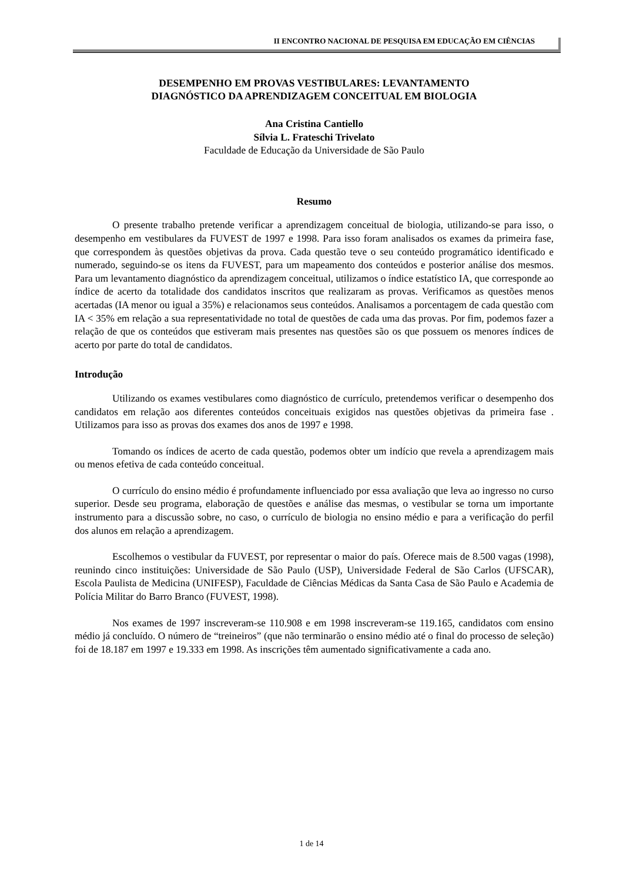II ENCONTRO NACIONAL DE PESQUISA EM EDUCAÇÃO EM CIÊNCIAS
DESEMPENHO EM PROVAS VESTIBULARES: LEVANTAMENTO
DIAGNÓSTICO DA APRENDIZAGEM CONCEITUAL EM BIOLOGIA
Ana Cristina Cantiello
Sílvia L. Frateschi Trivelato
Faculdade de Educação da Universidade de São Paulo
Resumo
O presente trabalho pretende verificar a aprendizagem conceitual de biologia, utilizando-se para isso, o desempenho em vestibulares da FUVEST de 1997 e 1998. Para isso foram analisados os exames da primeira fase, que correspondem às questões objetivas da prova. Cada questão teve o seu conteúdo programático identificado e numerado, seguindo-se os itens da FUVEST, para um mapeamento dos conteúdos e posterior análise dos mesmos. Para um levantamento diagnóstico da aprendizagem conceitual, utilizamos o índice estatístico IA, que corresponde ao índice de acerto da totalidade dos candidatos inscritos que realizaram as provas. Verificamos as questões menos acertadas (IA menor ou igual a 35%) e relacionamos seus conteúdos. Analisamos a porcentagem de cada questão com IA < 35% em relação a sua representatividade no total de questões de cada uma das provas. Por fim, podemos fazer a relação de que os conteúdos que estiveram mais presentes nas questões são os que possuem os menores índices de acerto por parte do total de candidatos.
Introdução
Utilizando os exames vestibulares como diagnóstico de currículo, pretendemos verificar o desempenho dos candidatos em relação aos diferentes conteúdos conceituais exigidos nas questões objetivas da primeira fase . Utilizamos para isso as provas dos exames dos anos de 1997 e 1998.
Tomando os índices de acerto de cada questão, podemos obter um indício que revela a aprendizagem mais ou menos efetiva de cada conteúdo conceitual.
O currículo do ensino médio é profundamente influenciado por essa avaliação que leva ao ingresso no curso superior. Desde seu programa, elaboração de questões e análise das mesmas, o vestibular se torna um importante instrumento para a discussão sobre, no caso, o currículo de biologia no ensino médio e para a verificação do perfil dos alunos em relação a aprendizagem.
Escolhemos o vestibular da FUVEST, por representar o maior do país. Oferece mais de 8.500 vagas (1998), reunindo cinco instituições: Universidade de São Paulo (USP), Universidade Federal de São Carlos (UFSCAR), Escola Paulista de Medicina (UNIFESP), Faculdade de Ciências Médicas da Santa Casa de São Paulo e Academia de Polícia Militar do Barro Branco (FUVEST, 1998).
Nos exames de 1997 inscreveram-se 110.908 e em 1998 inscreveram-se 119.165, candidatos com ensino médio já concluído. O número de “treineiros” (que não terminarão o ensino médio até o final do processo de seleção) foi de 18.187 em 1997 e 19.333 em 1998. As inscrições têm aumentado significativamente a cada ano.
1 de 14